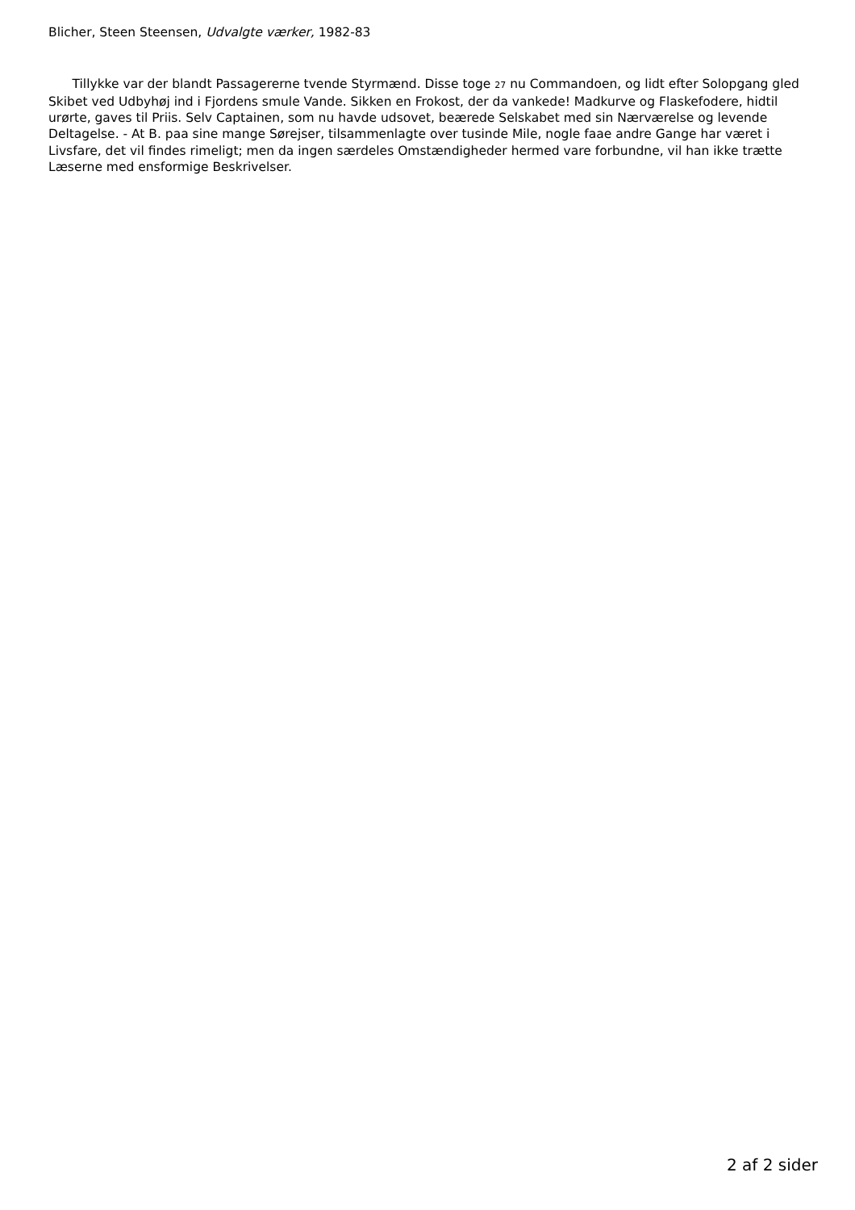Blicher, Steen Steensen, Udvalgte værker, 1982-83
Tillykke var der blandt Passagererne tvende Styrmænd. Disse toge 27 nu Commandoen, og lidt efter Solopgang gled Skibet ved Udbyhøj ind i Fjordens smule Vande. Sikken en Frokost, der da vankede! Madkurve og Flaskefodere, hidtil urørte, gaves til Priis. Selv Captainen, som nu havde udsovet, beærede Selskabet med sin Nærværelse og levende Deltagelse. - At B. paa sine mange Sørejser, tilsammenlagte over tusinde Mile, nogle faae andre Gange har været i Livsfare, det vil findes rimeligt; men da ingen særdeles Omstændigheder hermed vare forbundne, vil han ikke trætte Læserne med ensformige Beskrivelser.
2 af 2 sider